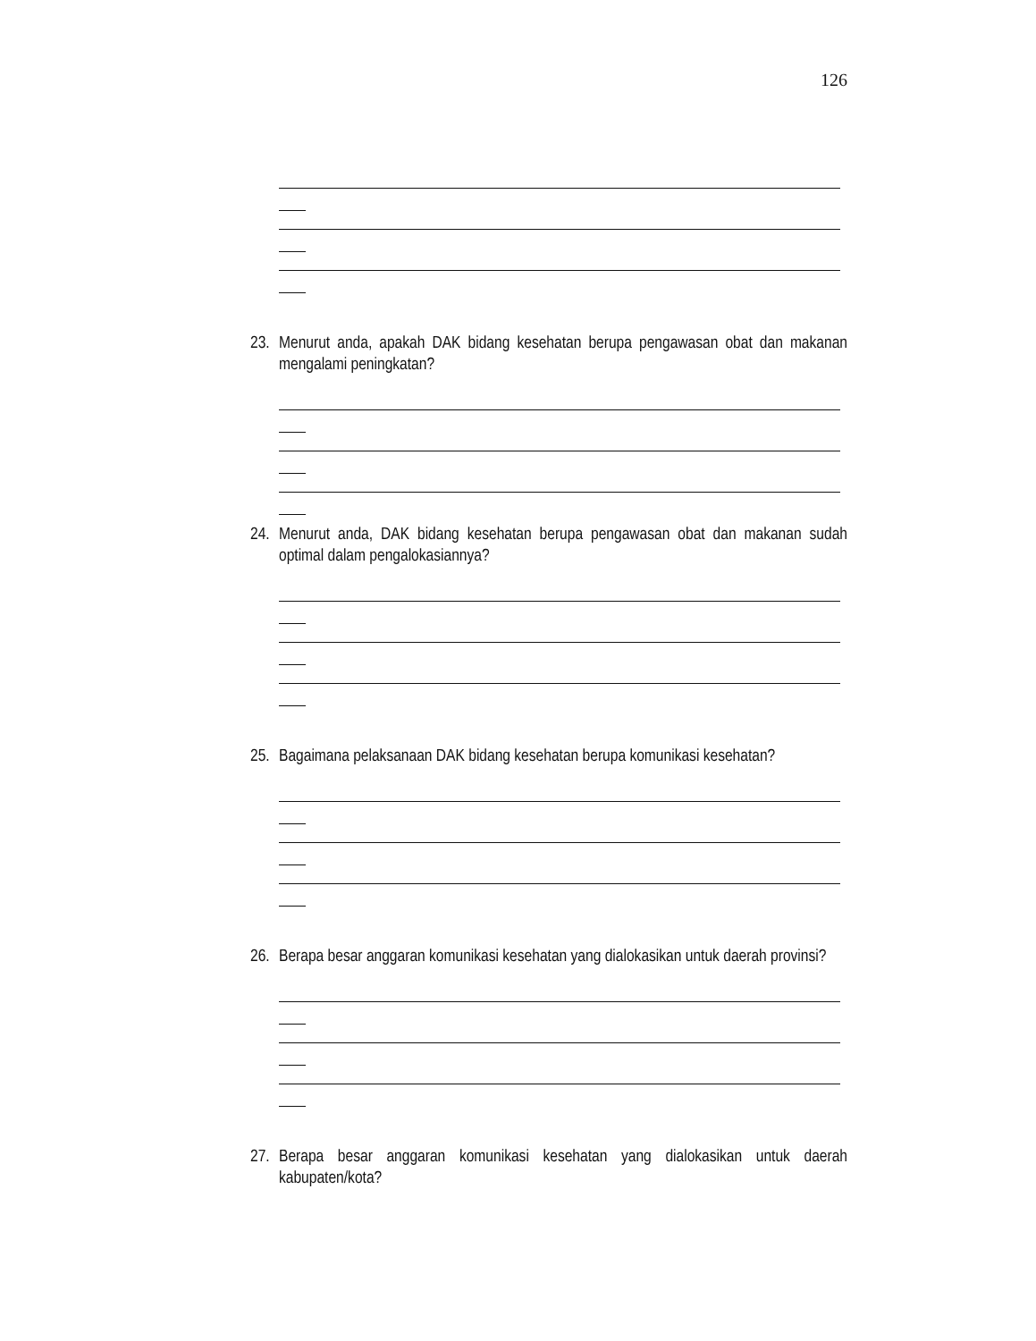126
23. Menurut anda, apakah DAK bidang kesehatan berupa pengawasan obat dan makanan mengalami peningkatan?
24. Menurut anda, DAK bidang kesehatan berupa pengawasan obat dan makanan sudah optimal dalam pengalokasiannya?
25. Bagaimana pelaksanaan DAK bidang kesehatan berupa komunikasi kesehatan?
26. Berapa besar anggaran komunikasi kesehatan yang dialokasikan untuk daerah provinsi?
27. Berapa besar anggaran komunikasi kesehatan yang dialokasikan untuk daerah kabupaten/kota?